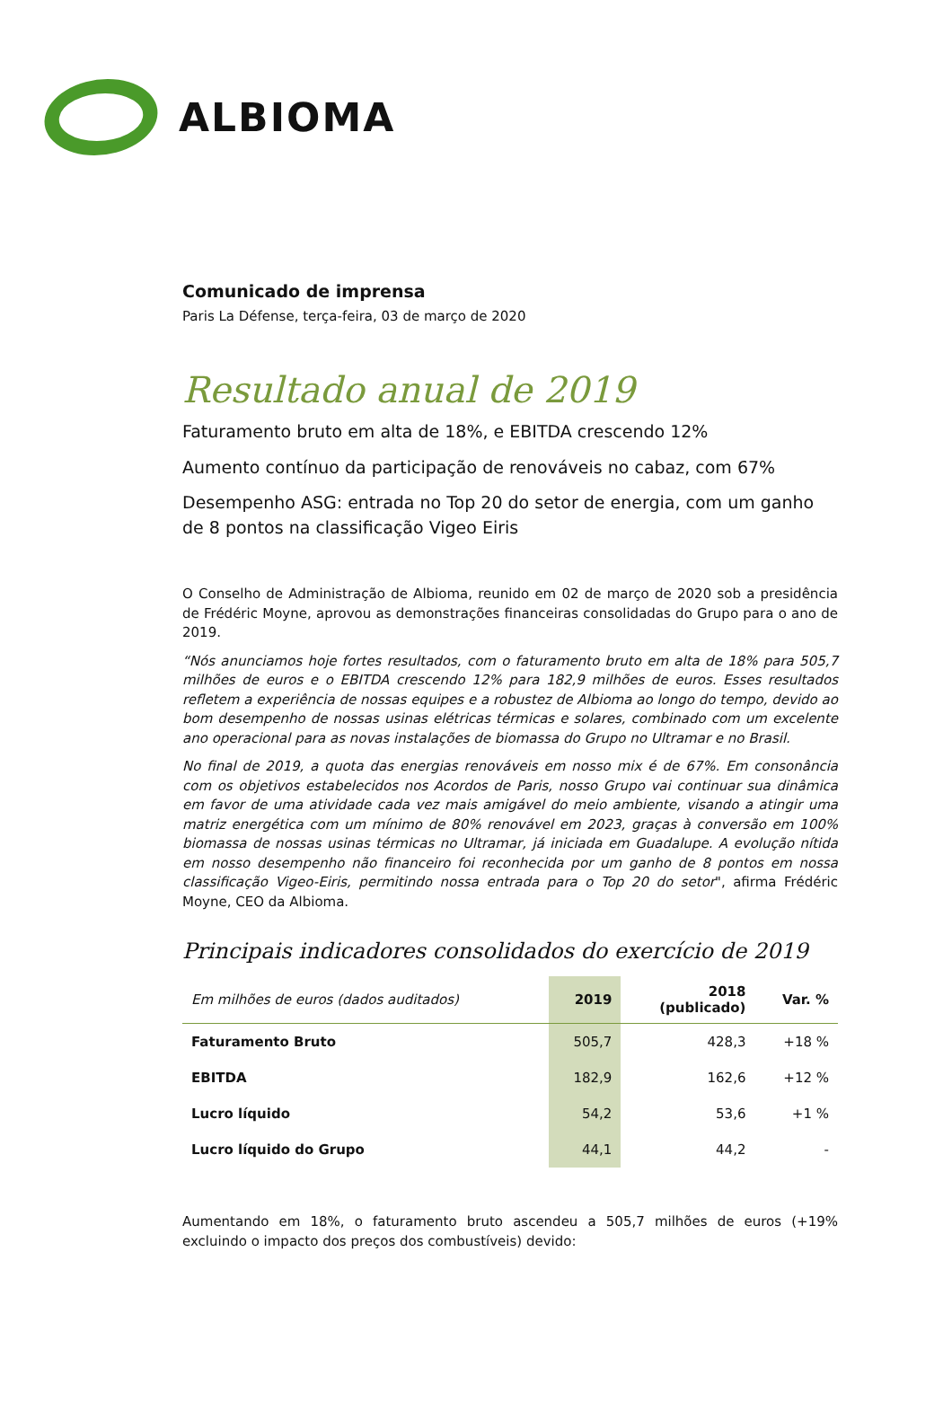ALBIOMA
Comunicado de imprensa
Paris La Défense, terça-feira, 03 de março de 2020
Resultado anual de 2019
Faturamento bruto em alta de 18%, e EBITDA crescendo 12%
Aumento contínuo da participação de renováveis no cabaz, com 67%
Desempenho ASG: entrada no Top 20 do setor de energia, com um ganho de 8 pontos na classificação Vigeo Eiris
O Conselho de Administração de Albioma, reunido em 02 de março de 2020 sob a presidência de Frédéric Moyne, aprovou as demonstrações financeiras consolidadas do Grupo para o ano de 2019.
“Nós anunciamos hoje fortes resultados, com o faturamento bruto em alta de 18% para 505,7 milhões de euros e o EBITDA crescendo 12% para 182,9 milhões de euros. Esses resultados refletem a experiência de nossas equipes e a robustez de Albioma ao longo do tempo, devido ao bom desempenho de nossas usinas elétricas térmicas e solares, combinado com um excelente ano operacional para as novas instalações de biomassa do Grupo no Ultramar e no Brasil.
No final de 2019, a quota das energias renováveis em nosso mix é de 67%. Em consonância com os objetivos estabelecidos nos Acordos de Paris, nosso Grupo vai continuar sua dinâmica em favor de uma atividade cada vez mais amigável do meio ambiente, visando a atingir uma matriz energética com um mínimo de 80% renovável em 2023, graças à conversão em 100% biomassa de nossas usinas térmicas no Ultramar, já iniciada em Guadalupe. A evolução nítida em nosso desempenho não financeiro foi reconhecida por um ganho de 8 pontos em nossa classificação Vigeo-Eiris, permitindo nossa entrada para o Top 20 do setor", afirma Frédéric Moyne, CEO da Albioma.
Principais indicadores consolidados do exercício de 2019
| Em milhões de euros (dados auditados) | 2019 | 2018 (publicado) | Var. % |
| --- | --- | --- | --- |
| Faturamento Bruto | 505,7 | 428,3 | +18 % |
| EBITDA | 182,9 | 162,6 | +12 % |
| Lucro líquido | 54,2 | 53,6 | +1 % |
| Lucro líquido do Grupo | 44,1 | 44,2 | - |
Aumentando em 18%, o faturamento bruto ascendeu a 505,7 milhões de euros (+19% excluindo o impacto dos preços dos combustíveis) devido: